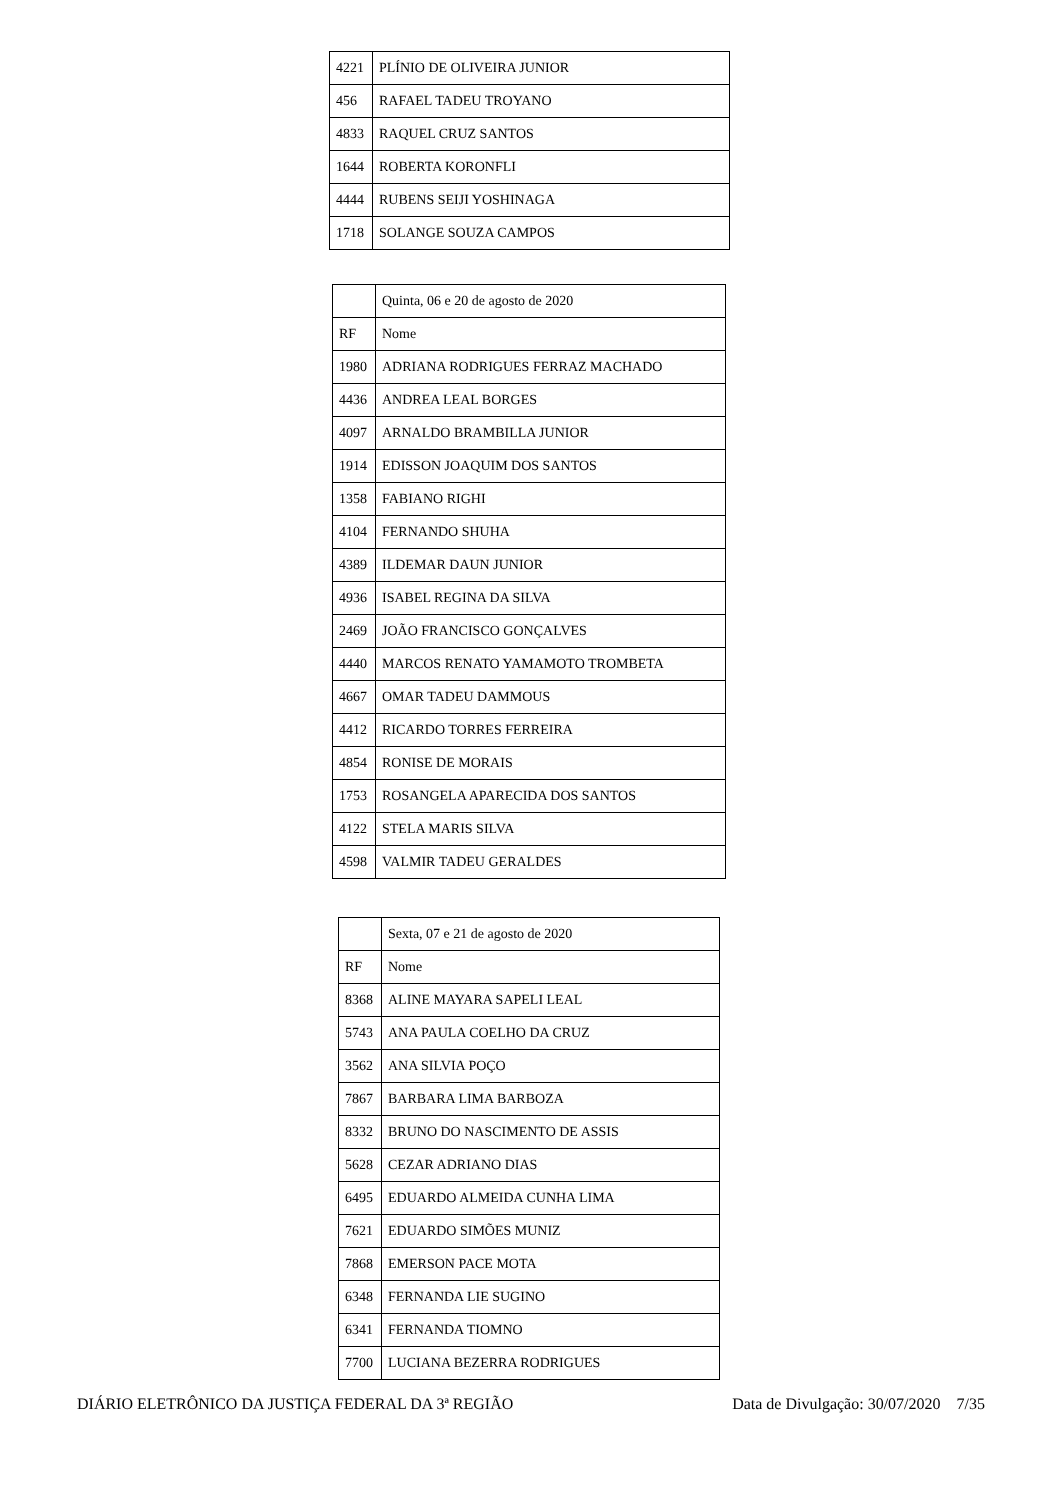| 4221 | PLÍNIO DE OLIVEIRA JUNIOR |
| 456 | RAFAEL TADEU TROYANO |
| 4833 | RAQUEL CRUZ SANTOS |
| 1644 | ROBERTA KORONFLI |
| 4444 | RUBENS SEIJI YOSHINAGA |
| 1718 | SOLANGE SOUZA CAMPOS |
| | Quinta, 06 e 20 de agosto de 2020 |
| RF | Nome |
| 1980 | ADRIANA RODRIGUES FERRAZ MACHADO |
| 4436 | ANDREA LEAL BORGES |
| 4097 | ARNALDO BRAMBILLA JUNIOR |
| 1914 | EDISSON JOAQUIM DOS SANTOS |
| 1358 | FABIANO RIGHI |
| 4104 | FERNANDO SHUHA |
| 4389 | ILDEMAR DAUN JUNIOR |
| 4936 | ISABEL REGINA DA SILVA |
| 2469 | JOÃO FRANCISCO GONÇALVES |
| 4440 | MARCOS RENATO YAMAMOTO TROMBETA |
| 4667 | OMAR TADEU DAMMOUS |
| 4412 | RICARDO TORRES FERREIRA |
| 4854 | RONISE DE MORAIS |
| 1753 | ROSANGELA APARECIDA DOS SANTOS |
| 4122 | STELA MARIS SILVA |
| 4598 | VALMIR TADEU GERALDES |
| | Sexta, 07 e 21 de agosto de 2020 |
| RF | Nome |
| 8368 | ALINE MAYARA SAPELI LEAL |
| 5743 | ANA PAULA COELHO DA CRUZ |
| 3562 | ANA SILVIA POÇO |
| 7867 | BARBARA LIMA BARBOZA |
| 8332 | BRUNO DO NASCIMENTO DE ASSIS |
| 5628 | CEZAR ADRIANO DIAS |
| 6495 | EDUARDO ALMEIDA CUNHA LIMA |
| 7621 | EDUARDO SIMÕES MUNIZ |
| 7868 | EMERSON PACE MOTA |
| 6348 | FERNANDA LIE SUGINO |
| 6341 | FERNANDA TIOMNO |
| 7700 | LUCIANA BEZERRA RODRIGUES |
DIÁRIO ELETRÔNICO DA JUSTIÇA FEDERAL DA 3ª REGIÃO Data de Divulgação: 30/07/2020 7/35